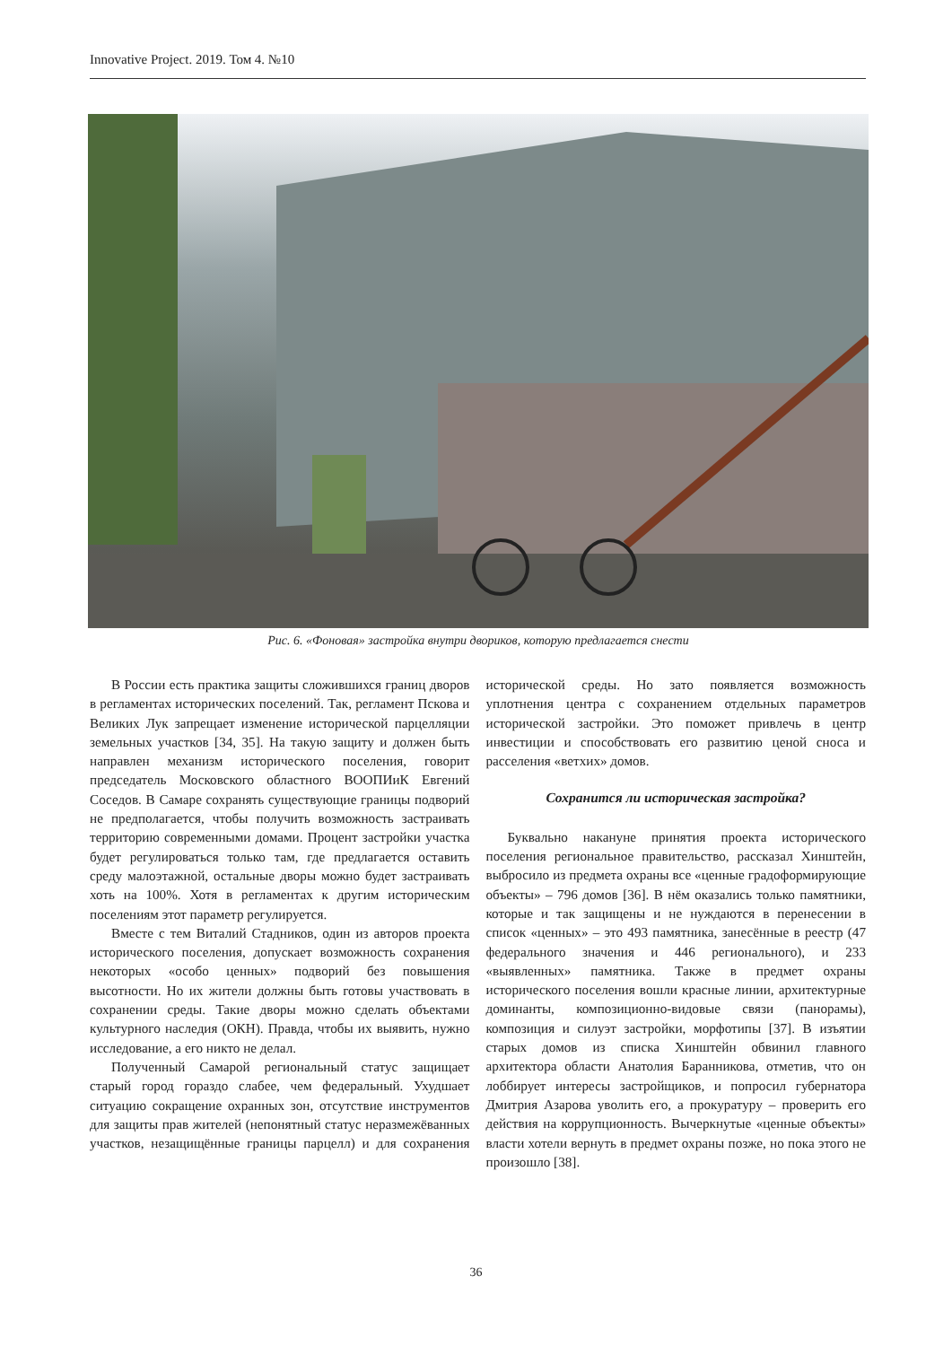Innovative Project. 2019. Том 4. №10
Рис. 6. «Фоновая» застройка внутри двориков, которую предлагается снести
В России есть практика защиты сложившихся границ дворов в регламентах исторических поселений. Так, регламент Пскова и Великих Лук запрещает изменение исторической парцелляции земельных участков [34, 35]. На такую защиту и должен быть направлен механизм исторического поселения, говорит председатель Московского областного ВООПИиК Евгений Соседов. В Самаре сохранять существующие границы подворий не предполагается, чтобы получить возможность застраивать территорию современными домами. Процент застройки участка будет регулироваться только там, где предлагается оставить среду малоэтажной, остальные дворы можно будет застраивать хоть на 100%. Хотя в регламентах к другим историческим поселениям этот параметр регулируется.
Вместе с тем Виталий Стадников, один из авторов проекта исторического поселения, допускает возможность сохранения некоторых «особо ценных» подворий без повышения высотности. Но их жители должны быть готовы участвовать в сохранении среды. Такие дворы можно сделать объектами культурного наследия (ОКН). Правда, чтобы их выявить, нужно исследование, а его никто не делал.
Полученный Самарой региональный статус защищает старый город гораздо слабее, чем федеральный. Ухудшает ситуацию сокращение охранных зон, отсутствие инструментов для защиты прав жителей (непонятный статус неразмежёванных участков, незащищённые границы парцелл) и для сохранения исторической среды. Но зато появляется возможность уплотнения центра с сохранением отдельных параметров исторической застройки. Это поможет привлечь в центр инвестиции и способствовать его развитию ценой сноса и расселения «ветхих» домов.
Сохранится ли историческая застройка?
Буквально накануне принятия проекта исторического поселения региональное правительство, рассказал Хинштейн, выбросило из предмета охраны все «ценные градоформирующие объекты» – 796 домов [36]. В нём оказались только памятники, которые и так защищены и не нуждаются в перенесении в список «ценных» – это 493 памятника, занесённые в реестр (47 федерального значения и 446 регионального), и 233 «выявленных» памятника. Также в предмет охраны исторического поселения вошли красные линии, архитектурные доминанты, композиционно-видовые связи (панорамы), композиция и силуэт застройки, морфотипы [37]. В изъятии старых домов из списка Хинштейн обвинил главного архитектора области Анатолия Баранникова, отметив, что он лоббирует интересы застройщиков, и попросил губернатора Дмитрия Азарова уволить его, а прокуратуру – проверить его действия на коррупционность. Вычеркнутые «ценные объекты» власти хотели вернуть в предмет охраны позже, но пока этого не произошло [38].
36